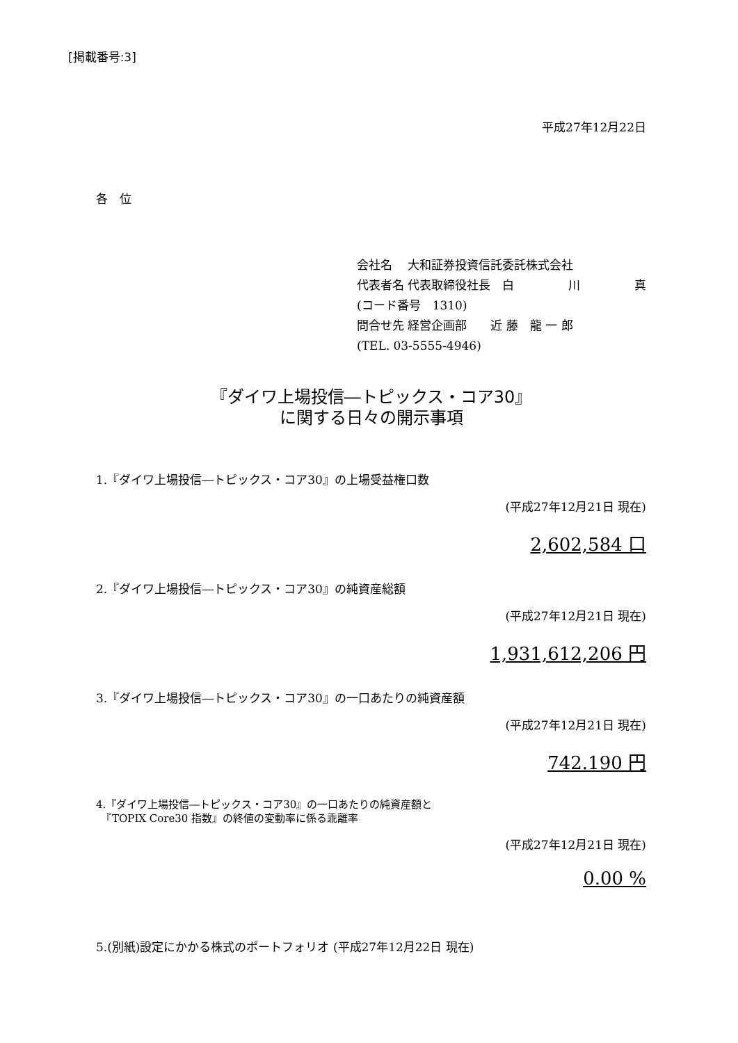[掲載番号:3]
平成27年12月22日
各　位
会社名　 大和証券投資信託委託株式会社
代表者名 代表取締役社長　白 川 真
(コード番号　1310)
問合せ先 経営企画部　　近 藤　龍 一 郎
(TEL. 03-5555-4946)
『ダイワ上場投信―トピックス・コア30』
に関する日々の開示事項
1.『ダイワ上場投信―トピックス・コア30』の上場受益権口数
(平成27年12月21日 現在)
2,602,584 口
2.『ダイワ上場投信―トピックス・コア30』の純資産総額
(平成27年12月21日 現在)
1,931,612,206 円
3.『ダイワ上場投信―トピックス・コア30』の一口あたりの純資産額
(平成27年12月21日 現在)
742.190 円
4.『ダイワ上場投信―トピックス・コア30』の一口あたりの純資産額と
　『TOPIX Core30 指数』の終値の変動率に係る乖離率
(平成27年12月21日 現在)
0.00 %
5.(別紙)設定にかかる株式のポートフォリオ (平成27年12月22日 現在)